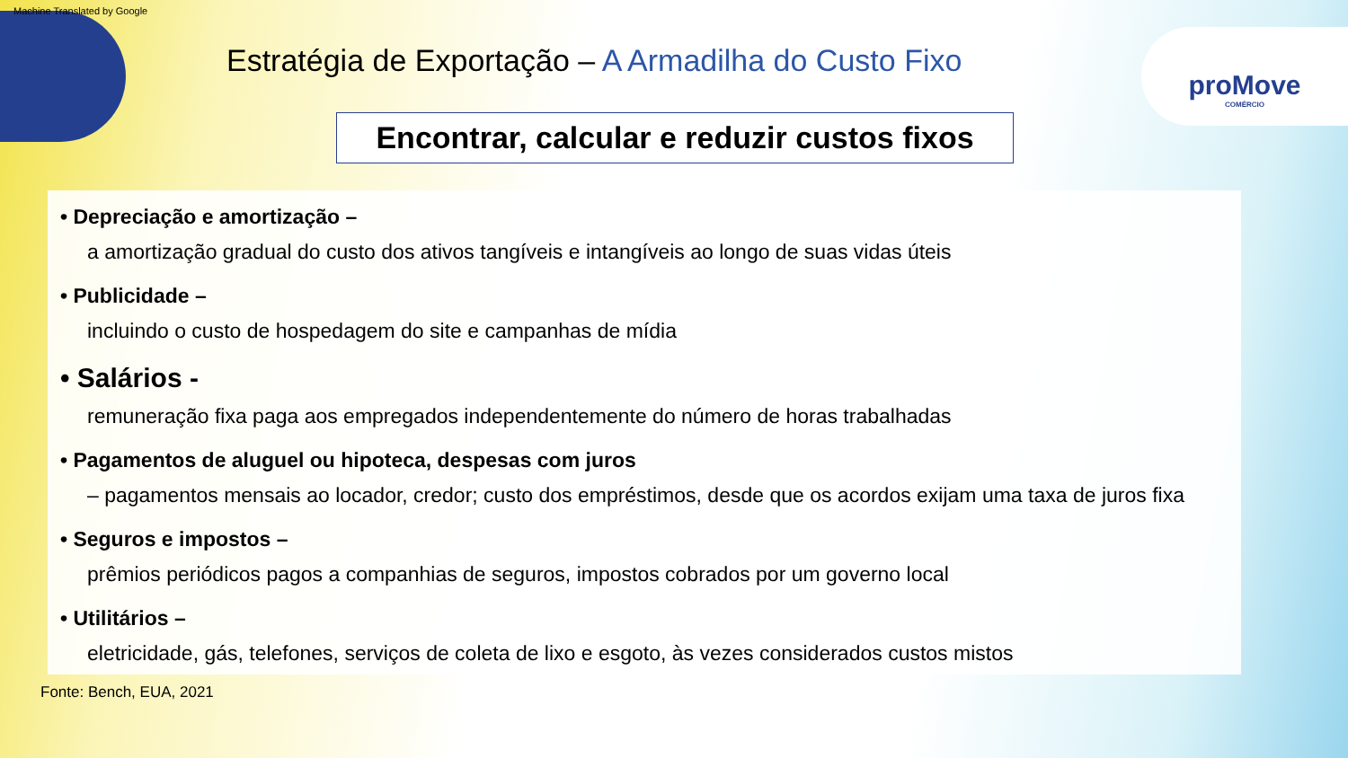Machine Translated by Google
proMove
COMÉRCIO
Estratégia de Exportação – A Armadilha do Custo Fixo
Encontrar, calcular e reduzir custos fixos
• Depreciação e amortização –
a amortização gradual do custo dos ativos tangíveis e intangíveis ao longo de suas vidas úteis
• Publicidade –
incluindo o custo de hospedagem do site e campanhas de mídia
• Salários -
remuneração fixa paga aos empregados independentemente do número de horas trabalhadas
• Pagamentos de aluguel ou hipoteca, despesas com juros
– pagamentos mensais ao locador, credor; custo dos empréstimos, desde que os acordos exijam uma taxa de juros fixa
• Seguros e impostos –
prêmios periódicos pagos a companhias de seguros, impostos cobrados por um governo local
• Utilitários –
eletricidade, gás, telefones, serviços de coleta de lixo e esgoto, às vezes considerados custos mistos
Fonte: Bench, EUA, 2021